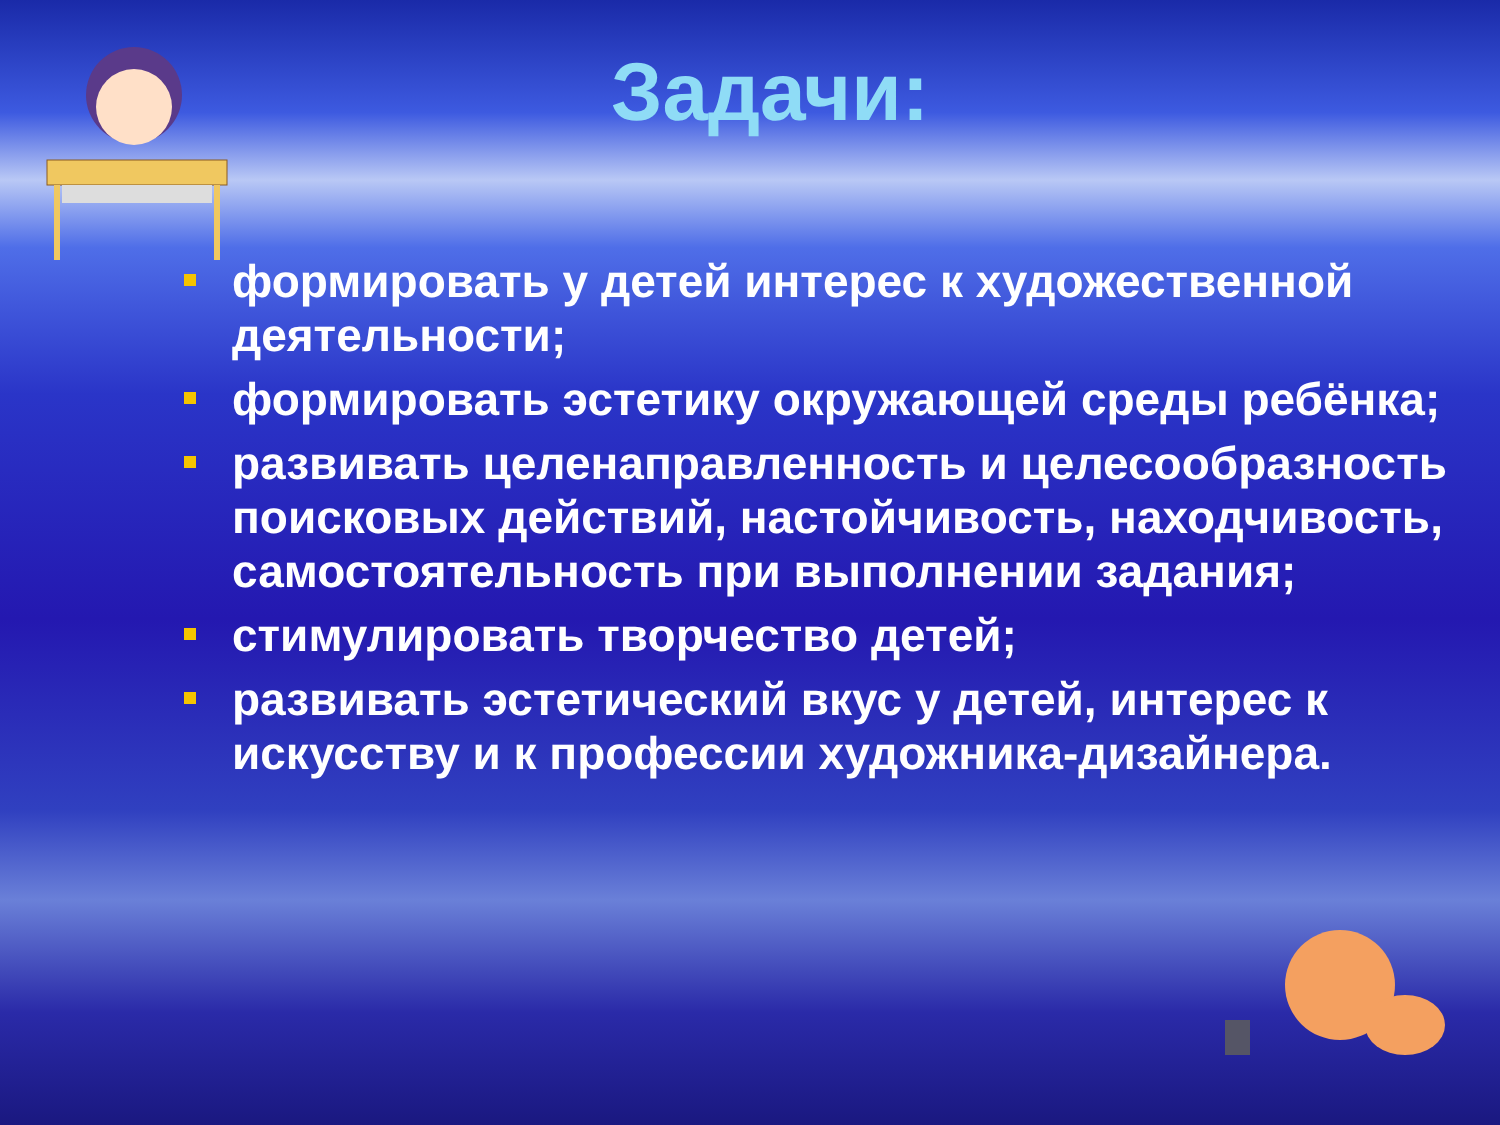Задачи:
формировать у детей интерес к художественной деятельности;
формировать эстетику окружающей среды ребёнка;
развивать целенаправленность и целесообразность поисковых действий, настойчивость, находчивость, самостоятельность при выполнении задания;
стимулировать творчество детей;
развивать эстетический вкус у детей, интерес к искусству и к профессии художника-дизайнера.